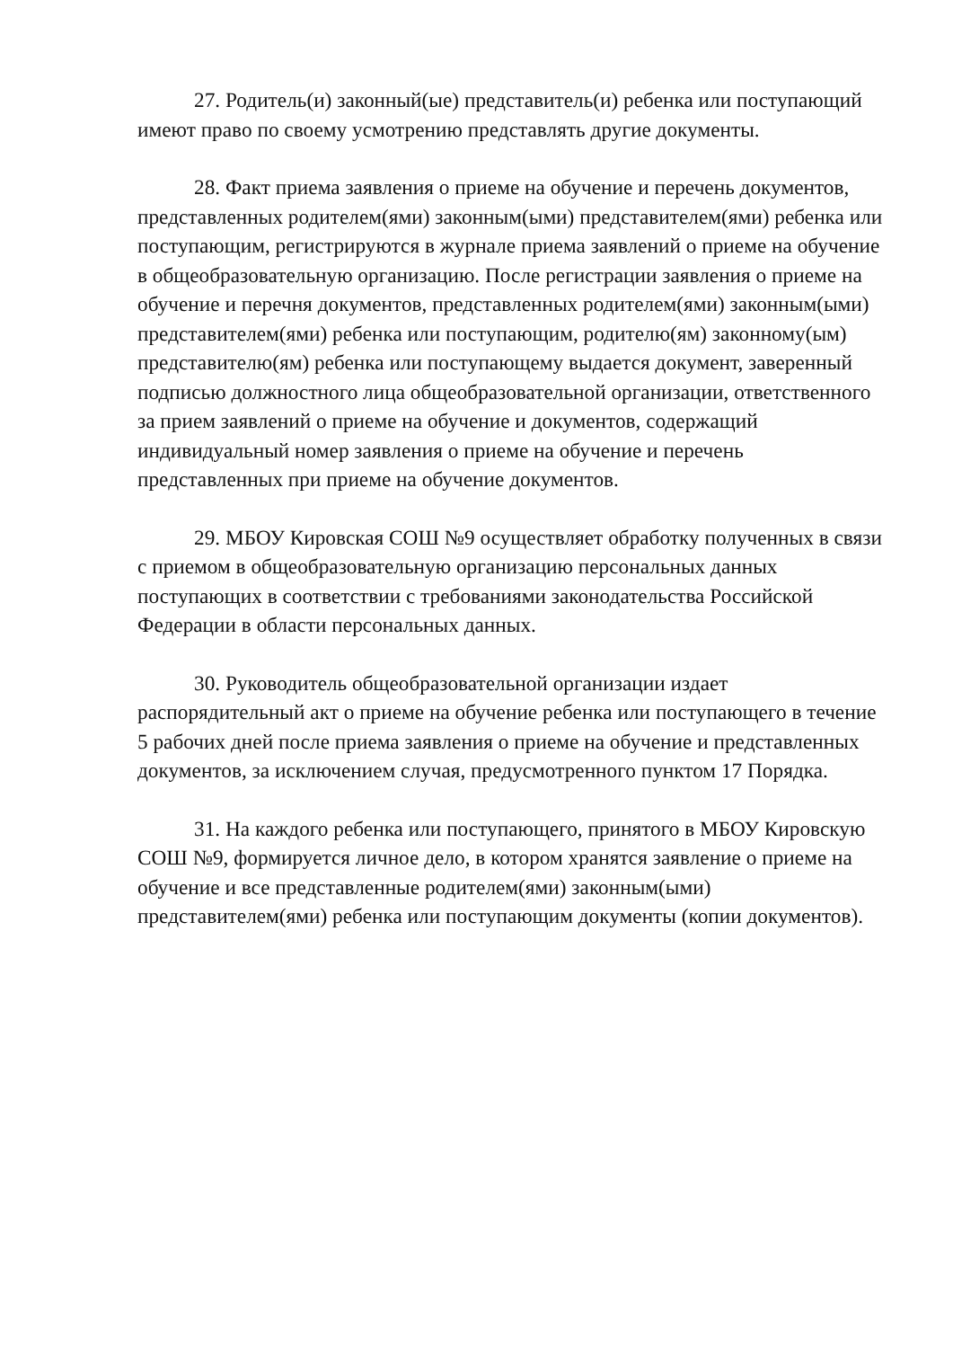27. Родитель(и) законный(ые) представитель(и) ребенка или поступающий имеют право по своему усмотрению представлять другие документы.
28. Факт приема заявления о приеме на обучение и перечень документов, представленных родителем(ями) законным(ыми) представителем(ями) ребенка или поступающим, регистрируются в журнале приема заявлений о приеме на обучение в общеобразовательную организацию. После регистрации заявления о приеме на обучение и перечня документов, представленных родителем(ями) законным(ыми) представителем(ями) ребенка или поступающим, родителю(ям) законному(ым) представителю(ям) ребенка или поступающему выдается документ, заверенный подписью должностного лица общеобразовательной организации, ответственного за прием заявлений о приеме на обучение и документов, содержащий индивидуальный номер заявления о приеме на обучение и перечень представленных при приеме на обучение документов.
29. МБОУ Кировская СОШ №9 осуществляет обработку полученных в связи с приемом в общеобразовательную организацию персональных данных поступающих в соответствии с требованиями законодательства Российской Федерации в области персональных данных.
30. Руководитель общеобразовательной организации издает распорядительный акт о приеме на обучение ребенка или поступающего в течение 5 рабочих дней после приема заявления о приеме на обучение и представленных документов, за исключением случая, предусмотренного пунктом 17 Порядка.
31. На каждого ребенка или поступающего, принятого в МБОУ Кировскую СОШ №9, формируется личное дело, в котором хранятся заявление о приеме на обучение и все представленные родителем(ями) законным(ыми) представителем(ями) ребенка или поступающим документы (копии документов).